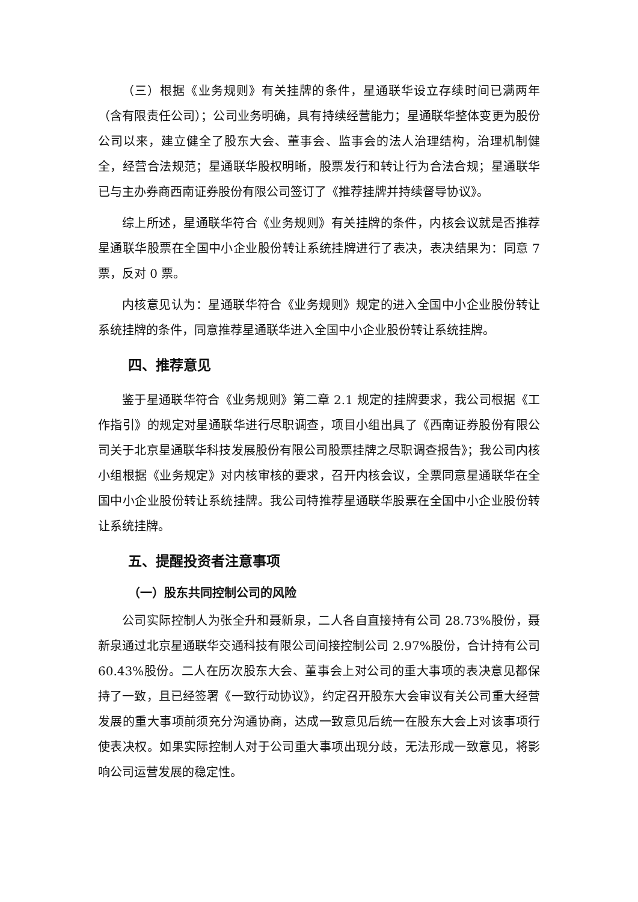（三）根据《业务规则》有关挂牌的条件，星通联华设立存续时间已满两年（含有限责任公司）；公司业务明确，具有持续经营能力；星通联华整体变更为股份公司以来，建立健全了股东大会、董事会、监事会的法人治理结构，治理机制健全，经营合法规范；星通联华股权明晰，股票发行和转让行为合法合规；星通联华已与主办券商西南证券股份有限公司签订了《推荐挂牌并持续督导协议》。
综上所述，星通联华符合《业务规则》有关挂牌的条件，内核会议就是否推荐星通联华股票在全国中小企业股份转让系统挂牌进行了表决，表决结果为：同意 7 票，反对 0 票。
内核意见认为：星通联华符合《业务规则》规定的进入全国中小企业股份转让系统挂牌的条件，同意推荐星通联华进入全国中小企业股份转让系统挂牌。
四、推荐意见
鉴于星通联华符合《业务规则》第二章 2.1 规定的挂牌要求，我公司根据《工作指引》的规定对星通联华进行尽职调查，项目小组出具了《西南证券股份有限公司关于北京星通联华科技发展股份有限公司股票挂牌之尽职调查报告》；我公司内核小组根据《业务规定》对内核审核的要求，召开内核会议，全票同意星通联华在全国中小企业股份转让系统挂牌。我公司特推荐星通联华股票在全国中小企业股份转让系统挂牌。
五、提醒投资者注意事项
（一）股东共同控制公司的风险
公司实际控制人为张全升和聂新泉，二人各自直接持有公司 28.73%股份，聂新泉通过北京星通联华交通科技有限公司间接控制公司 2.97%股份，合计持有公司 60.43%股份。二人在历次股东大会、董事会上对公司的重大事项的表决意见都保持了一致，且已经签署《一致行动协议》，约定召开股东大会审议有关公司重大经营发展的重大事项前须充分沟通协商，达成一致意见后统一在股东大会上对该事项行使表决权。如果实际控制人对于公司重大事项出现分歧，无法形成一致意见，将影响公司运营发展的稳定性。